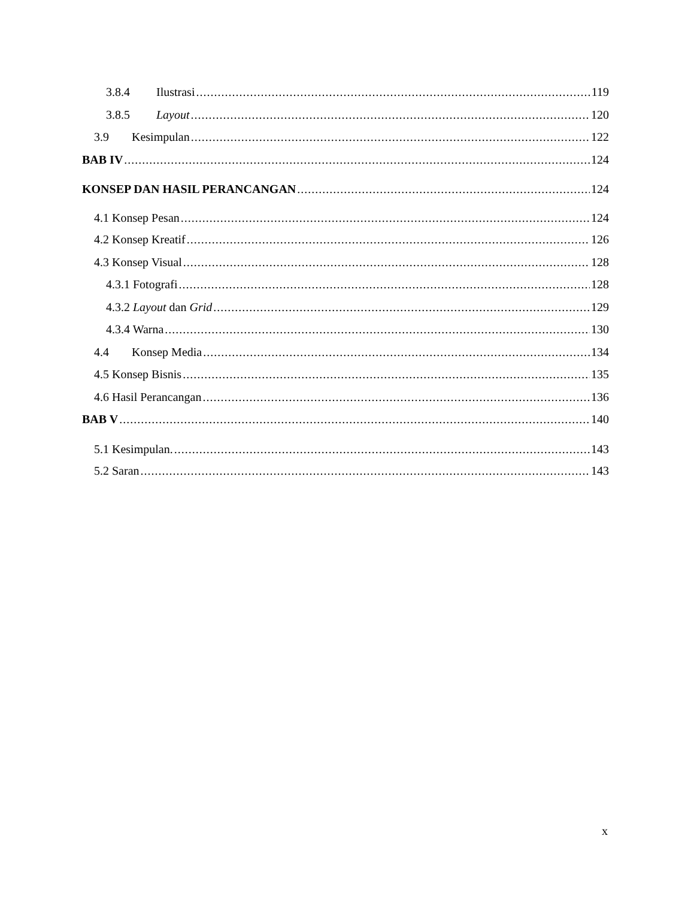3.8.4 Ilustrasi 119
3.8.5 Layout 120
3.9 Kesimpulan 122
BAB IV 124
KONSEP DAN HASIL PERANCANGAN 124
4.1 Konsep Pesan 124
4.2 Konsep Kreatif 126
4.3 Konsep Visual 128
4.3.1 Fotografi 128
4.3.2 Layout dan Grid 129
4.3.4 Warna 130
4.4 Konsep Media 134
4.5 Konsep Bisnis 135
4.6 Hasil Perancangan 136
BAB V 140
5.1 Kesimpulan. 143
5.2 Saran 143
x